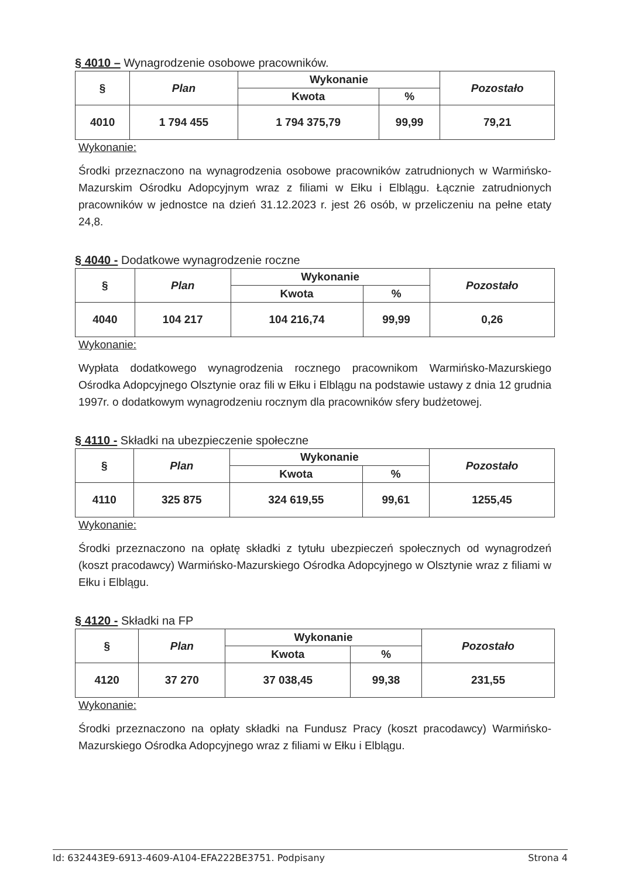§ 4010 – Wynagrodzenie osobowe pracowników.
| § | Plan | Wykonanie | | Pozostało |
| --- | --- | --- | --- | --- |
| | | Kwota | % | |
| 4010 | 1 794 455 | 1 794 375,79 | 99,99 | 79,21 |
Wykonanie:
Środki przeznaczono na wynagrodzenia osobowe pracowników zatrudnionych w Warmińsko-Mazurskim Ośrodku Adopcyjnym wraz z filiami w Ełku i Elblągu. Łącznie zatrudnionych pracowników w jednostce na dzień 31.12.2023 r. jest 26 osób, w przeliczeniu na pełne etaty 24,8.
§ 4040 - Dodatkowe wynagrodzenie roczne
| § | Plan | Wykonanie | | Pozostało |
| --- | --- | --- | --- | --- |
| | | Kwota | % | |
| 4040 | 104 217 | 104 216,74 | 99,99 | 0,26 |
Wykonanie:
Wypłata dodatkowego wynagrodzenia rocznego pracownikom Warmińsko-Mazurskiego Ośrodka Adopcyjnego Olsztynie oraz fili w Ełku i Elblągu na podstawie ustawy z dnia 12 grudnia 1997r. o dodatkowym wynagrodzeniu rocznym dla pracowników sfery budżetowej.
§ 4110 - Składki na ubezpieczenie społeczne
| § | Plan | Wykonanie | | Pozostało |
| --- | --- | --- | --- | --- |
| | | Kwota | % | |
| 4110 | 325 875 | 324 619,55 | 99,61 | 1255,45 |
Wykonanie:
Środki przeznaczono na opłatę składki z tytułu ubezpieczeń społecznych od wynagrodzeń (koszt pracodawcy) Warmińsko-Mazurskiego Ośrodka Adopcyjnego w Olsztynie wraz z filiami w Ełku i Elblągu.
§ 4120 - Składki na FP
| § | Plan | Wykonanie | | Pozostało |
| --- | --- | --- | --- | --- |
| | | Kwota | % | |
| 4120 | 37 270 | 37 038,45 | 99,38 | 231,55 |
Wykonanie:
Środki przeznaczono na opłaty składki na Fundusz Pracy (koszt pracodawcy) Warmińsko-Mazurskiego Ośrodka Adopcyjnego wraz z filiami w Ełku i Elblągu.
Id: 632443E9-6913-4609-A104-EFA222BE3751. Podpisany Strona 4